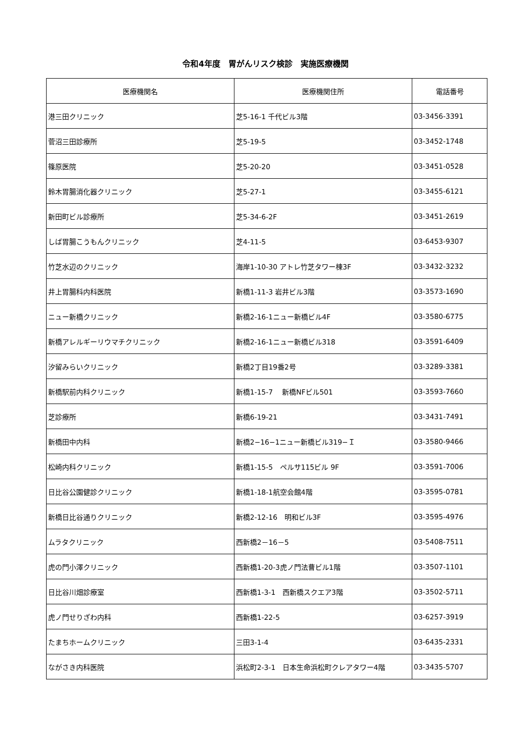令和4年度　胃がんリスク検診　実施医療機関
| 医療機関名 | 医療機関住所 | 電話番号 |
| --- | --- | --- |
| 港三田クリニック | 芝5-16-1 千代ビル3階 | 03-3456-3391 |
| 菅沼三田診療所 | 芝5-19-5 | 03-3452-1748 |
| 篠原医院 | 芝5-20-20 | 03-3451-0528 |
| 鈴木胃腸消化器クリニック | 芝5-27-1 | 03-3455-6121 |
| 新田町ビル診療所 | 芝5-34-6-2F | 03-3451-2619 |
| しば胃腸こうもんクリニック | 芝4-11-5 | 03-6453-9307 |
| 竹芝水辺のクリニック | 海岸1-10-30 アトレ竹芝タワー棟3F | 03-3432-3232 |
| 井上胃腸科内科医院 | 新橋1-11-3 岩井ビル3階 | 03-3573-1690 |
| ニュー新橋クリニック | 新橋2-16-1ニュー新橋ビル4F | 03-3580-6775 |
| 新橋アレルギーリウマチクリニック | 新橋2-16-1ニュー新橋ビル318 | 03-3591-6409 |
| 汐留みらいクリニック | 新橋2丁目19番2号 | 03-3289-3381 |
| 新橋駅前内科クリニック | 新橋1-15-7 新橋NFビル501 | 03-3593-7660 |
| 芝診療所 | 新橋6-19-21 | 03-3431-7491 |
| 新橋田中内科 | 新橋2−16−1ニュー新橋ビル319−Ｉ | 03-3580-9466 |
| 松崎内科クリニック | 新橋1-15-5 ペルサ115ビル 9F | 03-3591-7006 |
| 日比谷公園健診クリニック | 新橋1-18-1航空会館4階 | 03-3595-0781 |
| 新橋日比谷通りクリニック | 新橋2-12-16 明和ビル3F | 03-3595-4976 |
| ムラタクリニック | 西新橋2－16－5 | 03-5408-7511 |
| 虎の門小澤クリニック | 西新橋1-20-3虎ノ門法曹ビル1階 | 03-3507-1101 |
| 日比谷川畑診療室 | 西新橋1-3-1 西新橋スクエア3階 | 03-3502-5711 |
| 虎ノ門せりざわ内科 | 西新橋1-22-5 | 03-6257-3919 |
| たまちホームクリニック | 三田3-1-4 | 03-6435-2331 |
| ながさき内科医院 | 浜松町2-3-1 日本生命浜松町クレアタワー4階 | 03-3435-5707 |